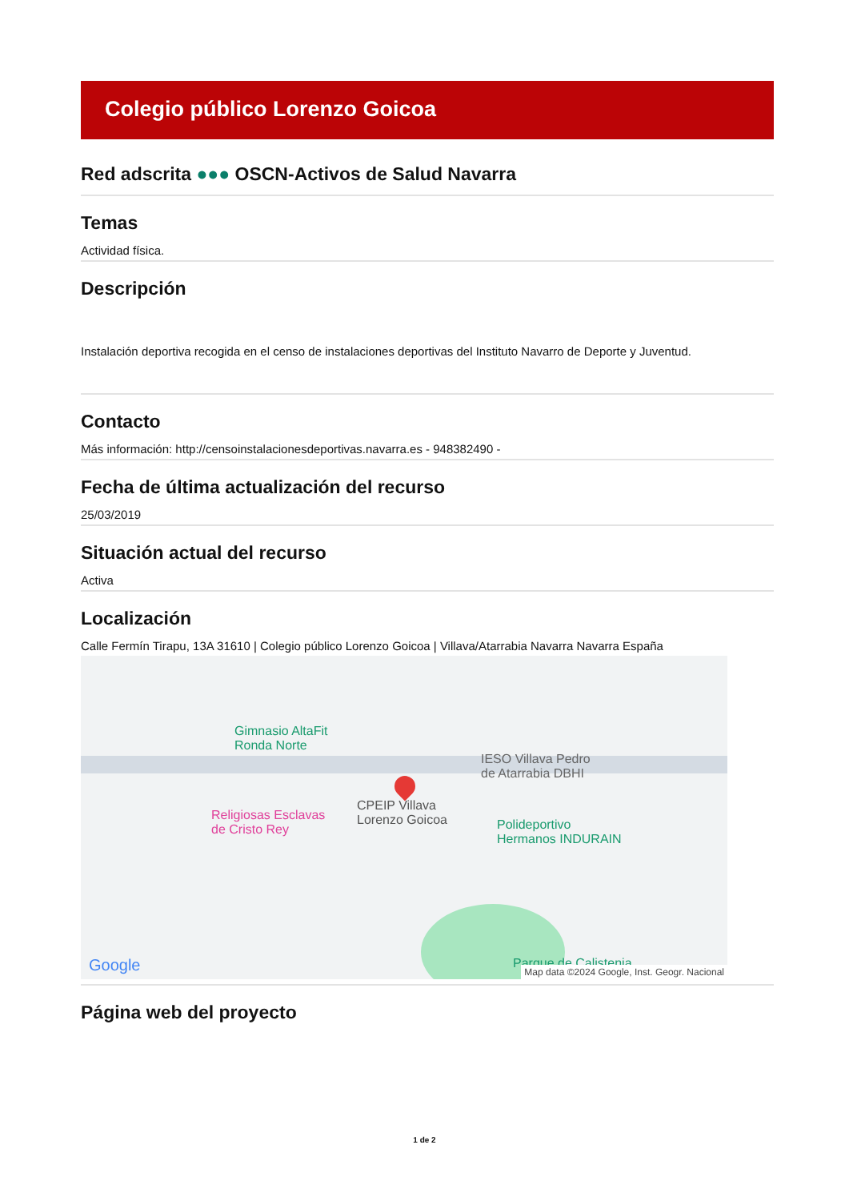Colegio público Lorenzo Goicoa
Red adscrita ●●● OSCN-Activos de Salud Navarra
Temas
Actividad física.
Descripción
Instalación deportiva recogida en el censo de instalaciones deportivas del Instituto Navarro de Deporte y Juventud.
Contacto
Más información: http://censoinstalacionesdeportivas.navarra.es - 948382490 -
Fecha de última actualización del recurso
25/03/2019
Situación actual del recurso
Activa
Localización
Calle Fermín Tirapu, 13A 31610 | Colegio público Lorenzo Goicoa | Villava/Atarrabia Navarra Navarra España
Gimnasio AltaFit
Ronda Norte
IESO Villava Pedro
de Atarrabia DBHI
Religiosas Esclavas
de Cristo Rey
CPEIP Villava
Lorenzo Goicoa
Polideportivo
Hermanos INDURAIN
Parque de Calistenia
Google
Map data ©2024 Google, Inst. Geogr. Nacional
Página web del proyecto
1 de 2